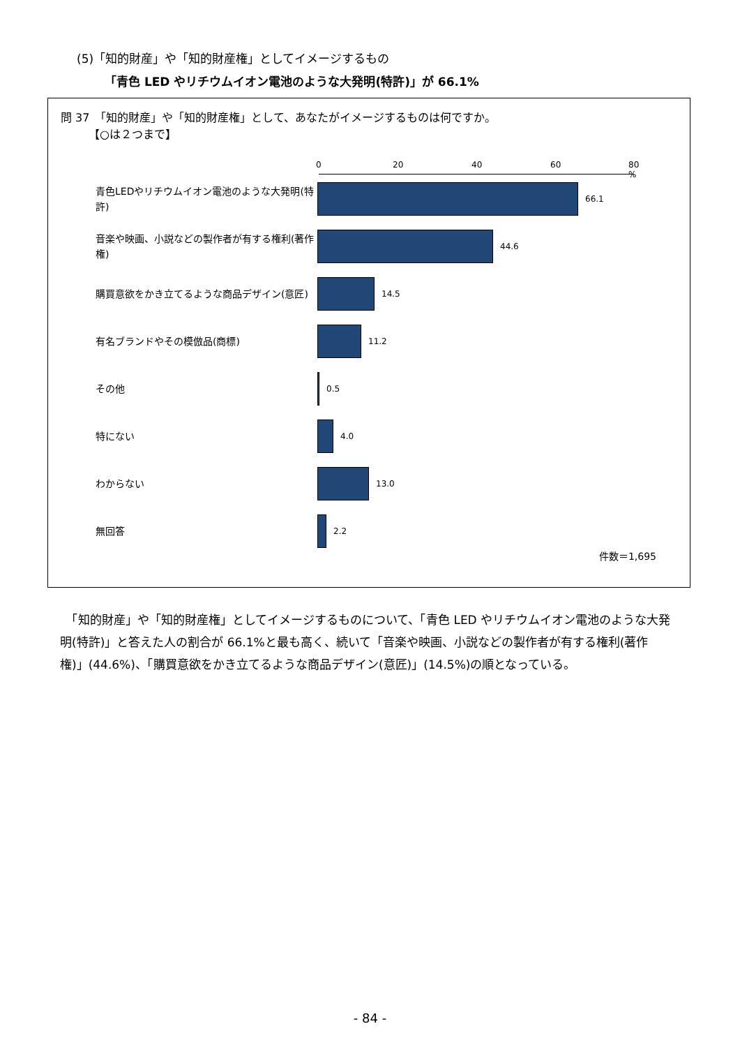(5)「知的財産」や「知的財産権」としてイメージするもの
「青色 LED やリチウムイオン電池のような大発明(特許)」が 66.1%
問 37　「知的財産」や「知的財産権」として、あなたがイメージするものは何ですか。
　　　【○は２つまで】
0 20 40 60 80 %
青色LEDやリチウムイオン電池のような大発明(特許)
66.1
音楽や映画、小説などの製作者が有する権利(著作権)
44.6
購買意欲をかき立てるような商品デザイン(意匠)
14.5
有名ブランドやその模倣品(商標)
11.2
その他
0.5
特にない
4.0
わからない
13.0
無回答
2.2
件数＝1,695
　「知的財産」や「知的財産権」としてイメージするものについて、「青色 LED やリチウムイオン電池のような大発明(特許)」と答えた人の割合が 66.1%と最も高く、続いて「音楽や映画、小説などの製作者が有する権利(著作権)」(44.6%)、「購買意欲をかき立てるような商品デザイン(意匠)」(14.5%)の順となっている。
- 84 -